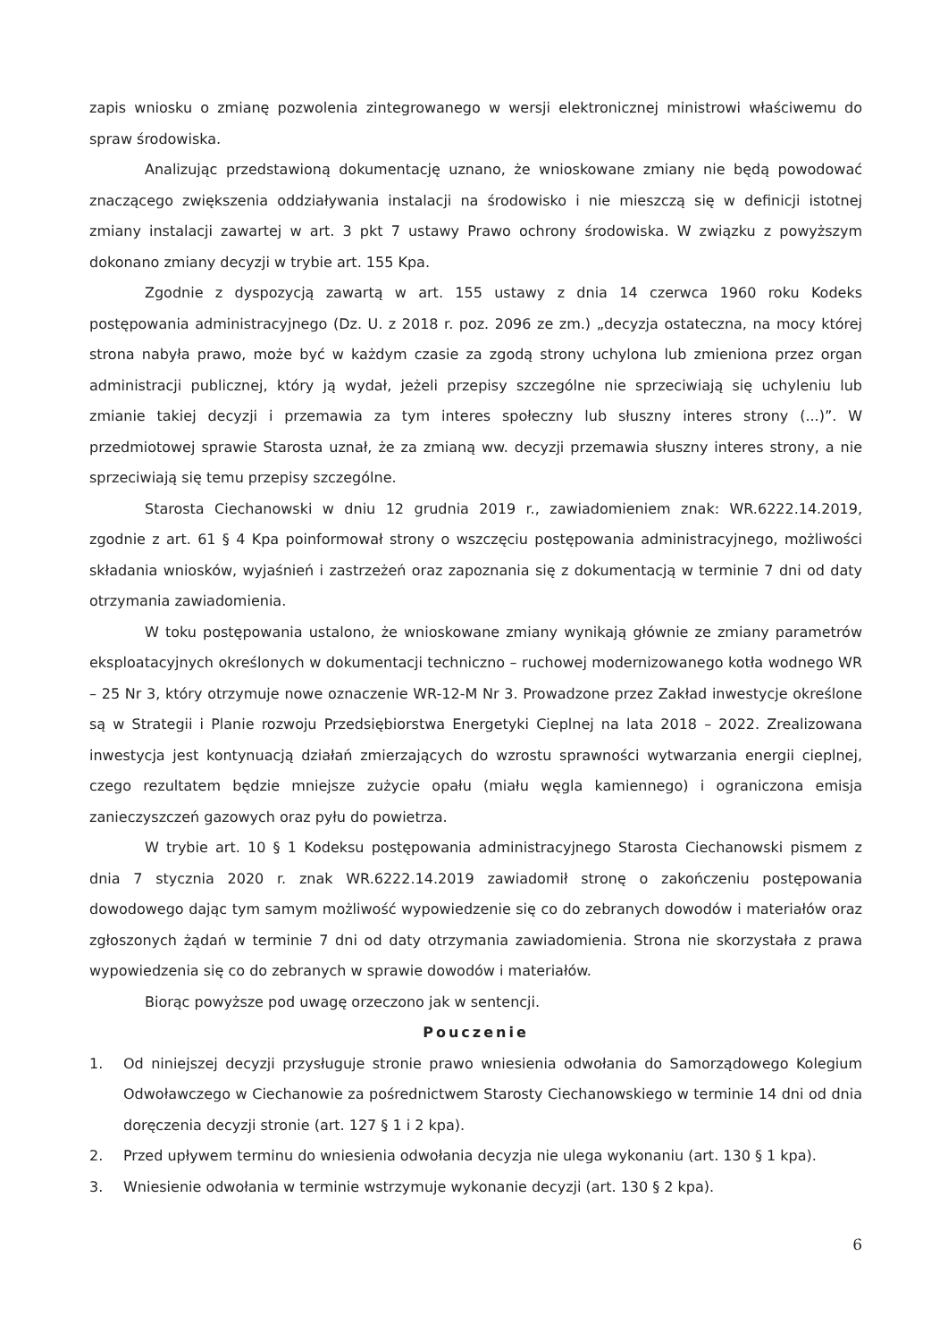zapis wniosku o zmianę pozwolenia zintegrowanego w wersji elektronicznej ministrowi właściwemu do spraw środowiska.
Analizując przedstawioną dokumentację uznano, że wnioskowane zmiany nie będą powodować znaczącego zwiększenia oddziaływania instalacji na środowisko i nie mieszczą się w definicji istotnej zmiany instalacji zawartej w art. 3 pkt 7 ustawy Prawo ochrony środowiska. W związku z powyższym dokonano zmiany decyzji w trybie art. 155 Kpa.
Zgodnie z dyspozycją zawartą w art. 155 ustawy z dnia 14 czerwca 1960 roku Kodeks postępowania administracyjnego (Dz. U. z 2018 r. poz. 2096 ze zm.) „decyzja ostateczna, na mocy której strona nabyła prawo, może być w każdym czasie za zgodą strony uchylona lub zmieniona przez organ administracji publicznej, który ją wydał, jeżeli przepisy szczególne nie sprzeciwiają się uchyleniu lub zmianie takiej decyzji i przemawia za tym interes społeczny lub słuszny interes strony (...)”. W przedmiotowej sprawie Starosta uznał, że za zmianą ww. decyzji przemawia słuszny interes strony, a nie sprzeciwiają się temu przepisy szczególne.
Starosta Ciechanowski w dniu 12 grudnia 2019 r., zawiadomieniem znak: WR.6222.14.2019, zgodnie z art. 61 § 4 Kpa poinformował strony o wszczęciu postępowania administracyjnego, możliwości składania wniosków, wyjaśnień i zastrzeżeń oraz zapoznania się z dokumentacją w terminie 7 dni od daty otrzymania zawiadomienia.
W toku postępowania ustalono, że wnioskowane zmiany wynikają głównie ze zmiany parametrów eksploatacyjnych określonych w dokumentacji techniczno – ruchowej modernizowanego kotła wodnego WR – 25 Nr 3, który otrzymuje nowe oznaczenie WR-12-M Nr 3. Prowadzone przez Zakład inwestycje określone są w Strategii i Planie rozwoju Przedsiębiorstwa Energetyki Cieplnej na lata 2018 – 2022. Zrealizowana inwestycja jest kontynuacją działań zmierzających do wzrostu sprawności wytwarzania energii cieplnej, czego rezultatem będzie mniejsze zużycie opału (miału węgla kamiennego) i ograniczona emisja zanieczyszczeń gazowych oraz pyłu do powietrza.
W trybie art. 10 § 1 Kodeksu postępowania administracyjnego Starosta Ciechanowski pismem z dnia 7 stycznia 2020 r. znak WR.6222.14.2019 zawiadomił stronę o zakończeniu postępowania dowodowego dając tym samym możliwość wypowiedzenie się co do zebranych dowodów i materiałów oraz zgłoszonych żądań w terminie 7 dni od daty otrzymania zawiadomienia. Strona nie skorzystała z prawa wypowiedzenia się co do zebranych w sprawie dowodów i materiałów.
Biorąc powyższe pod uwagę orzeczono jak w sentencji.
Pouczenie
1. Od niniejszej decyzji przysługuje stronie prawo wniesienia odwołania do Samorządowego Kolegium Odwoławczego w Ciechanowie za pośrednictwem Starosty Ciechanowskiego w terminie 14 dni od dnia doręczenia decyzji stronie (art. 127 § 1 i 2 kpa).
2. Przed upływem terminu do wniesienia odwołania decyzja nie ulega wykonaniu (art. 130 § 1 kpa).
3. Wniesienie odwołania w terminie wstrzymuje wykonanie decyzji (art. 130 § 2 kpa).
6